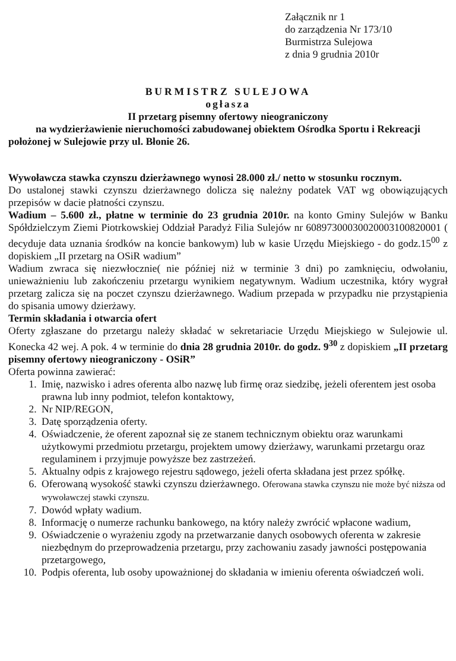Załącznik nr 1
do zarządzenia Nr 173/10
Burmistrza Sulejowa
z dnia 9 grudnia 2010r
BURMISTRZ SULEJOWA
ogłasza
II przetarg pisemny ofertowy nieograniczony
na wydzierżawienie nieruchomości zabudowanej obiektem Ośrodka Sportu i Rekreacji
położonej w Sulejowie przy ul. Błonie 26.
Wywoławcza stawka czynszu dzierżawnego wynosi 28.000 zł./ netto w stosunku rocznym.
Do ustalonej stawki czynszu dzierżawnego dolicza się należny podatek VAT wg obowiązujących przepisów w dacie płatności czynszu.
Wadium – 5.600 zł., płatne w terminie do 23 grudnia 2010r. na konto Gminy Sulejów w Banku Spółdzielczym Ziemi Piotrkowskiej Oddział Paradyż Filia Sulejów nr 60897300030020003100820001 ( decyduje data uznania środków na koncie bankowym) lub w kasie Urzędu Miejskiego - do godz.15<sup>00</sup> z dopiskiem „II przetarg na OSiR wadium”
Wadium zwraca się niezwłocznie( nie później niż w terminie 3 dni) po zamknięciu, odwołaniu, unieważnieniu lub zakończeniu przetargu wynikiem negatywnym. Wadium uczestnika, który wygrał przetarg zalicza się na poczet czynszu dzierżawnego. Wadium przepada w przypadku nie przystąpienia do spisania umowy dzierżawy.
Termin składania i otwarcia ofert
Oferty zgłaszane do przetargu należy składać w sekretariacie Urzędu Miejskiego w Sulejowie ul. Konecka 42 wej. A pok. 4 w terminie do dnia 28 grudnia 2010r. do godz. 9<sup>30</sup> z dopiskiem „II przetarg pisemny ofertowy nieograniczony - OSiR”
Oferta powinna zawierać:
1. Imię, nazwisko i adres oferenta albo nazwę lub firmę oraz siedzibę, jeżeli oferentem jest osoba prawna lub inny podmiot, telefon kontaktowy,
2. Nr NIP/REGON,
3. Datę sporządzenia oferty.
4. Oświadczenie, że oferent zapoznał się ze stanem technicznym obiektu oraz warunkami użytkowymi przedmiotu przetargu, projektem umowy dzierżawy, warunkami przetargu oraz regulaminem i przyjmuje powyższe bez zastrzeżeń.
5. Aktualny odpis z krajowego rejestru sądowego, jeżeli oferta składana jest przez spółkę.
6. Oferowaną wysokość stawki czynszu dzierżawnego. Oferowana stawka czynszu nie może być niższa od wywoławczej stawki czynszu.
7. Dowód wpłaty wadium.
8. Informację o numerze rachunku bankowego, na który należy zwrócić wpłacone wadium,
9. Oświadczenie o wyrażeniu zgody na przetwarzanie danych osobowych oferenta w zakresie niezbędnym do przeprowadzenia przetargu, przy zachowaniu zasady jawności postępowania przetargowego,
10. Podpis oferenta, lub osoby upoważnionej do składania w imieniu oferenta oświadczeń woli.